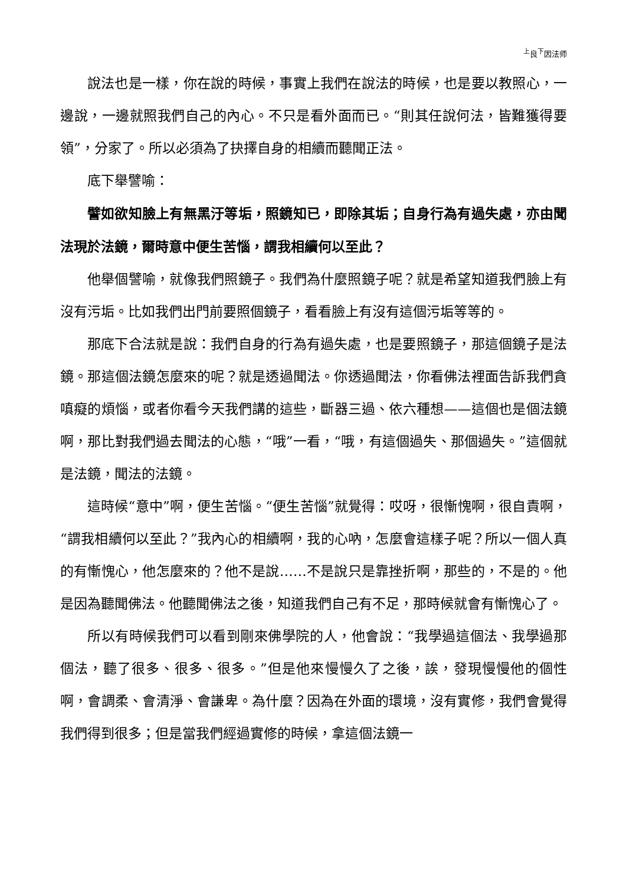<sup>上</sup>良<sup>下</sup>因法师
說法也是一樣，你在說的時候，事實上我們在說法的時候，也是要以教照心，一邊說，一邊就照我們自己的內心。不只是看外面而已。“則其任說何法，皆難獲得要領”，分家了。所以必須為了抉擇自身的相續而聽聞正法。
底下舉譬喻：
譬如欲知臉上有無黑汙等垢，照鏡知已，即除其垢；自身行為有過失處，亦由聞法現於法鏡，爾時意中便生苦惱，謂我相續何以至此？
他舉個譬喻，就像我們照鏡子。我們為什麼照鏡子呢？就是希望知道我們臉上有沒有污垢。比如我們出門前要照個鏡子，看看臉上有沒有這個污垢等等的。
那底下合法就是說：我們自身的行為有過失處，也是要照鏡子，那這個鏡子是法鏡。那這個法鏡怎麼來的呢？就是透過聞法。你透過聞法，你看佛法裡面告訴我們貪嗔癡的煩惱，或者你看今天我們講的這些，斷器三過、依六種想——這個也是個法鏡啊，那比對我們過去聞法的心態，“哦”一看，“哦，有這個過失、那個過失。”這個就是法鏡，聞法的法鏡。
這時候“意中”啊，便生苦惱。“便生苦惱”就覺得：哎呀，很慚愧啊，很自責啊，“謂我相續何以至此？”我內心的相續啊，我的心吶，怎麼會這樣子呢？所以一個人真的有慚愧心，他怎麼來的？他不是說……不是說只是靠挫折啊，那些的，不是的。他是因為聽聞佛法。他聽聞佛法之後，知道我們自己有不足，那時候就會有慚愧心了。
所以有時候我們可以看到剛來佛學院的人，他會說：“我學過這個法、我學過那個法，聽了很多、很多、很多。”但是他來慢慢久了之後，誒，發現慢慢他的個性啊，會調柔、會清淨、會謙卑。為什麼？因為在外面的環境，沒有實修，我們會覺得我們得到很多；但是當我們經過實修的時候，拿這個法鏡一